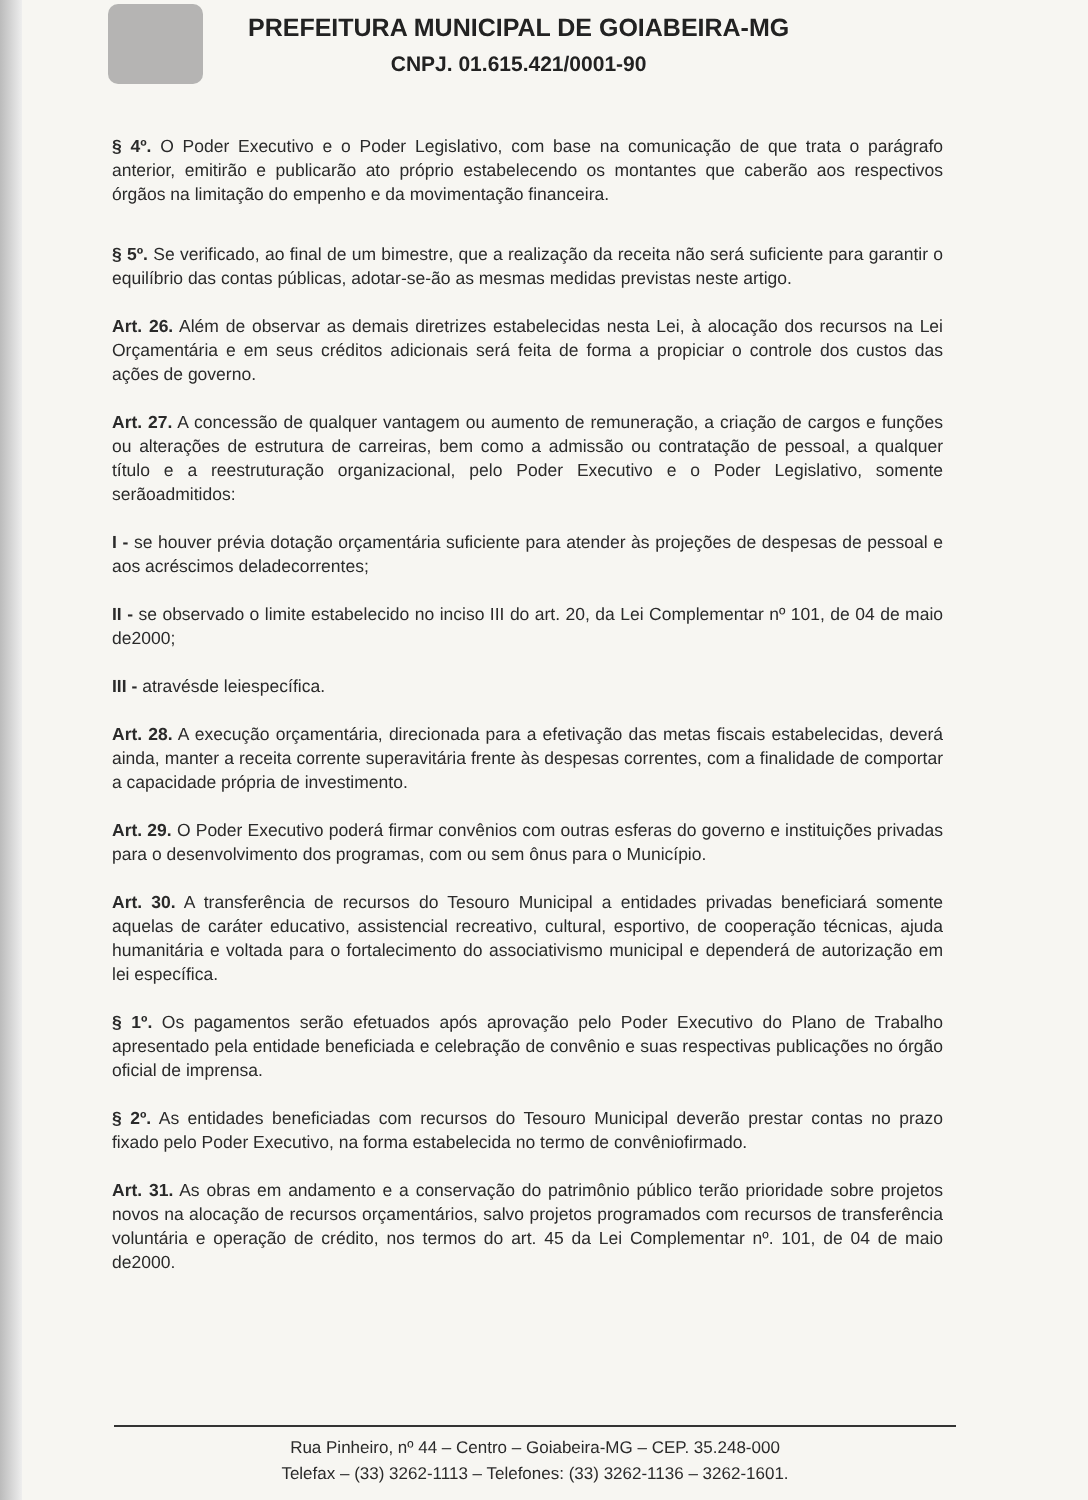PREFEITURA MUNICIPAL DE GOIABEIRA-MG
CNPJ. 01.615.421/0001-90
§ 4º. O Poder Executivo e o Poder Legislativo, com base na comunicação de que trata o parágrafo anterior, emitirão e publicarão ato próprio estabelecendo os montantes que caberão aos respectivos órgãos na limitação do empenho e da movimentação financeira.
§ 5º. Se verificado, ao final de um bimestre, que a realização da receita não será suficiente para garantir o equilíbrio das contas públicas, adotar-se-ão as mesmas medidas previstas neste artigo.
Art. 26. Além de observar as demais diretrizes estabelecidas nesta Lei, à alocação dos recursos na Lei Orçamentária e em seus créditos adicionais será feita de forma a propiciar o controle dos custos das ações de governo.
Art. 27. A concessão de qualquer vantagem ou aumento de remuneração, a criação de cargos e funções ou alterações de estrutura de carreiras, bem como a admissão ou contratação de pessoal, a qualquer título e a reestruturação organizacional, pelo Poder Executivo e o Poder Legislativo, somente serãoadmitidos:
I - se houver prévia dotação orçamentária suficiente para atender às projeções de despesas de pessoal e aos acréscimos deladecorrentes;
II - se observado o limite estabelecido no inciso III do art. 20, da Lei Complementar nº 101, de 04 de maio de2000;
III - atravésde leiespecífica.
Art. 28. A execução orçamentária, direcionada para a efetivação das metas fiscais estabelecidas, deverá ainda, manter a receita corrente superavitária frente às despesas correntes, com a finalidade de comportar a capacidade própria de investimento.
Art. 29. O Poder Executivo poderá firmar convênios com outras esferas do governo e instituições privadas para o desenvolvimento dos programas, com ou sem ônus para o Município.
Art. 30. A transferência de recursos do Tesouro Municipal a entidades privadas beneficiará somente aquelas de caráter educativo, assistencial recreativo, cultural, esportivo, de cooperação técnicas, ajuda humanitária e voltada para o fortalecimento do associativismo municipal e dependerá de autorização em lei específica.
§ 1º. Os pagamentos serão efetuados após aprovação pelo Poder Executivo do Plano de Trabalho apresentado pela entidade beneficiada e celebração de convênio e suas respectivas publicações no órgão oficial de imprensa.
§ 2º. As entidades beneficiadas com recursos do Tesouro Municipal deverão prestar contas no prazo fixado pelo Poder Executivo, na forma estabelecida no termo de convêniofirmado.
Art. 31. As obras em andamento e a conservação do patrimônio público terão prioridade sobre projetos novos na alocação de recursos orçamentários, salvo projetos programados com recursos de transferência voluntária e operação de crédito, nos termos do art. 45 da Lei Complementar nº. 101, de 04 de maio de2000.
Rua Pinheiro, nº 44 – Centro – Goiabeira-MG – CEP. 35.248-000
Telefax – (33) 3262-1113 – Telefones: (33) 3262-1136 – 3262-1601.